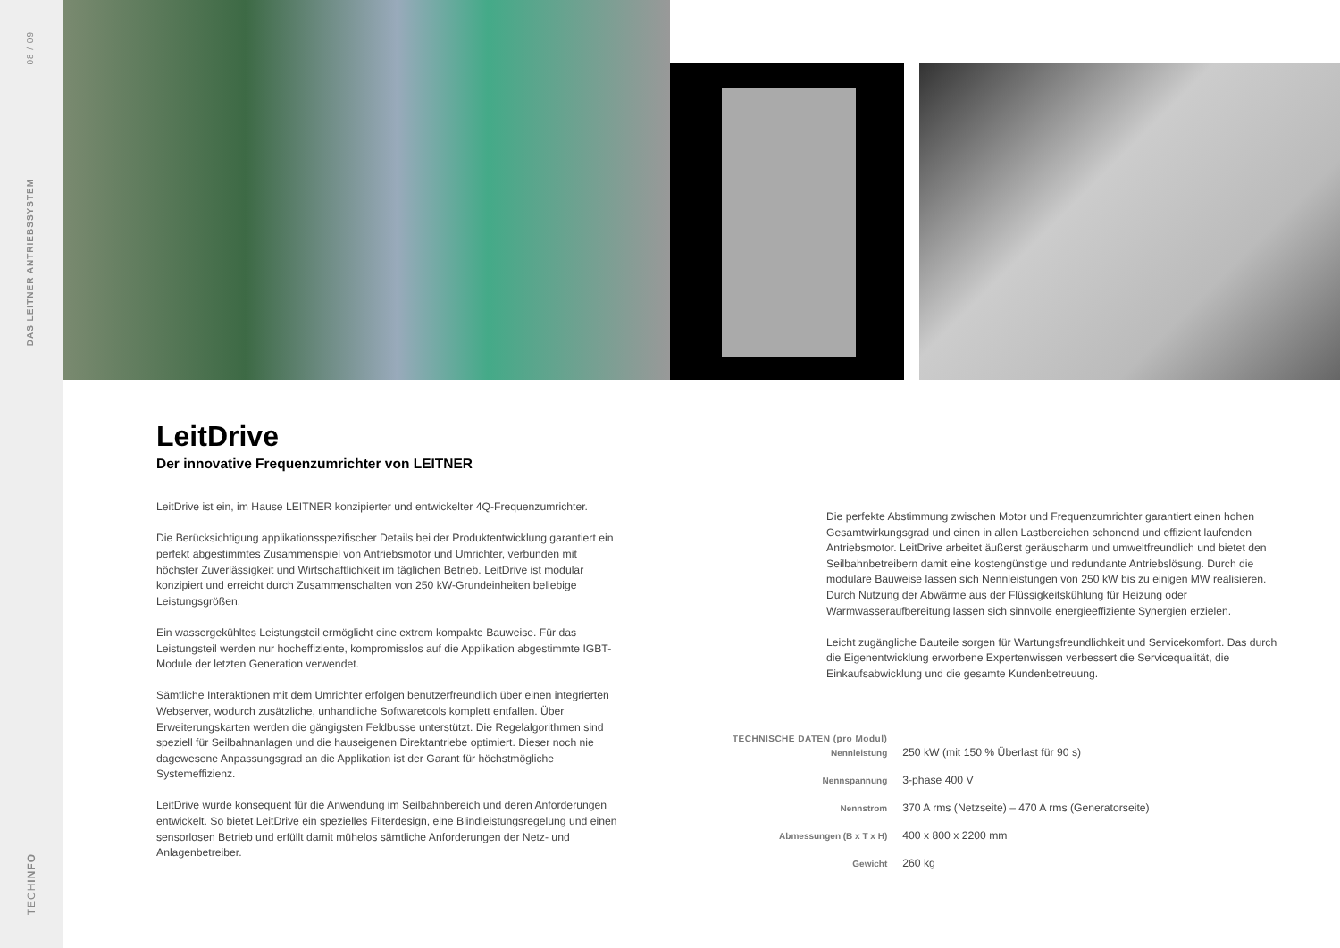08 / 09
DAS LEITNER ANTRIEBSSYSTEM
TECHINFO
LeitDrive
Der innovative Frequenzumrichter von LEITNER
LeitDrive ist ein, im Hause LEITNER konzipierter und entwickelter 4Q-Frequenzumrichter.
Die Berücksichtigung applikationsspezifischer Details bei der Produktentwicklung garantiert ein perfekt abgestimmtes Zusammenspiel von Antriebsmotor und Umrichter, verbunden mit höchster Zuverlässigkeit und Wirtschaftlichkeit im täglichen Betrieb. LeitDrive ist modular konzipiert und erreicht durch Zusammenschalten von 250 kW-Grundeinheiten beliebige Leistungsgrößen.
Ein wassergekühltes Leistungsteil ermöglicht eine extrem kompakte Bauweise. Für das Leistungsteil werden nur hocheffiziente, kompromisslos auf die Applikation abgestimmte IGBT-Module der letzten Generation verwendet.
Sämtliche Interaktionen mit dem Umrichter erfolgen benutzerfreundlich über einen integrierten Webserver, wodurch zusätzliche, unhandliche Softwaretools komplett entfallen. Über Erweiterungskarten werden die gängigsten Feldbusse unterstützt. Die Regelalgorithmen sind speziell für Seilbahnanlagen und die hauseigenen Direktantriebe optimiert. Dieser noch nie dagewesene Anpassungsgrad an die Applikation ist der Garant für höchstmögliche Systemeffizienz.
LeitDrive wurde konsequent für die Anwendung im Seilbahnbereich und deren Anforderungen entwickelt. So bietet LeitDrive ein spezielles Filterdesign, eine Blindleistungsregelung und einen sensorlosen Betrieb und erfüllt damit mühelos sämtliche Anforderungen der Netz- und Anlagenbetreiber.
Die perfekte Abstimmung zwischen Motor und Frequenzumrichter garantiert einen hohen Gesamtwirkungsgrad und einen in allen Lastbereichen schonend und effizient laufenden Antriebsmotor. LeitDrive arbeitet äußerst geräuscharm und umweltfreundlich und bietet den Seilbahnbetreibern damit eine kostengünstige und redundante Antriebslösung. Durch die modulare Bauweise lassen sich Nennleistungen von 250 kW bis zu einigen MW realisieren. Durch Nutzung der Abwärme aus der Flüssigkeitskühlung für Heizung oder Warmwasseraufbereitung lassen sich sinnvolle energieeffiziente Synergien erzielen.
Leicht zugängliche Bauteile sorgen für Wartungsfreundlichkeit und Servicekomfort. Das durch die Eigenentwicklung erworbene Expertenwissen verbessert die Servicequalität, die Einkaufsabwicklung und die gesamte Kundenbetreuung.
| TECHNISCHE DATEN (pro Modul) | |
| Nennleistung | 250 kW (mit 150 % Überlast für 90 s) |
| Nennspannung | 3-phase 400 V |
| Nennstrom | 370 A rms (Netzseite) – 470 A rms (Generatorseite) |
| Abmessungen (B x T x H) | 400 x 800 x 2200 mm |
| Gewicht | 260 kg |